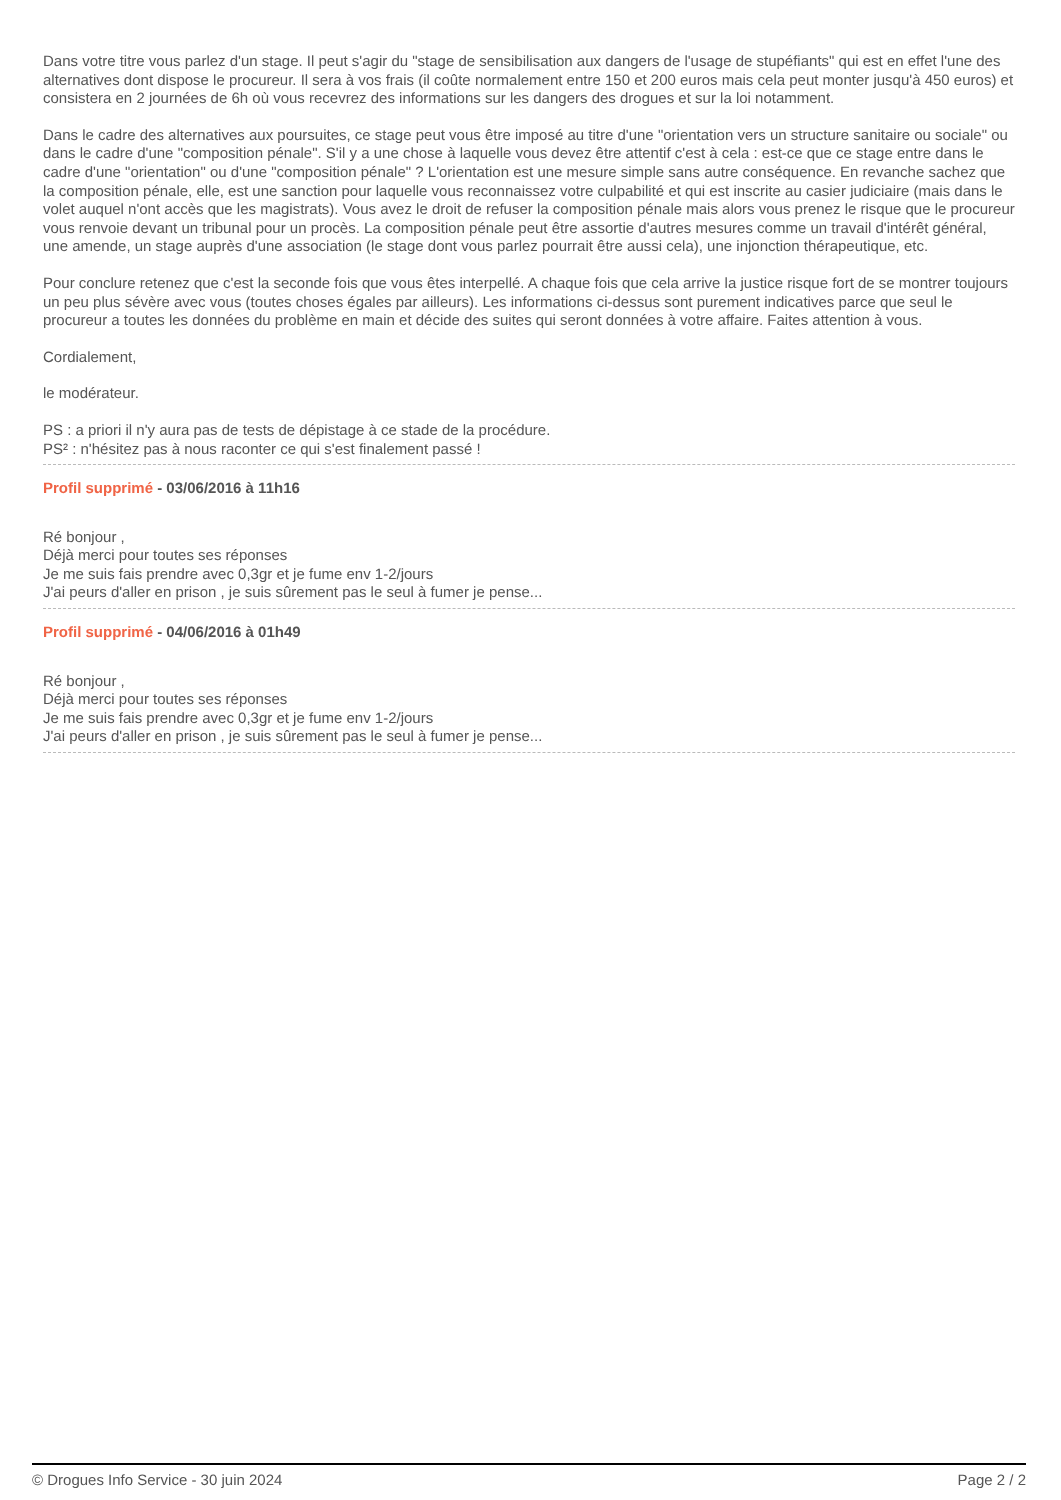Dans votre titre vous parlez d'un stage. Il peut s'agir du "stage de sensibilisation aux dangers de l'usage de stupéfiants" qui est en effet l'une des alternatives dont dispose le procureur. Il sera à vos frais (il coûte normalement entre 150 et 200 euros mais cela peut monter jusqu'à 450 euros) et consistera en 2 journées de 6h où vous recevrez des informations sur les dangers des drogues et sur la loi notamment.
Dans le cadre des alternatives aux poursuites, ce stage peut vous être imposé au titre d'une "orientation vers un structure sanitaire ou sociale" ou dans le cadre d'une "composition pénale". S'il y a une chose à laquelle vous devez être attentif c'est à cela : est-ce que ce stage entre dans le cadre d'une "orientation" ou d'une "composition pénale" ? L'orientation est une mesure simple sans autre conséquence. En revanche sachez que la composition pénale, elle, est une sanction pour laquelle vous reconnaissez votre culpabilité et qui est inscrite au casier judiciaire (mais dans le volet auquel n'ont accès que les magistrats). Vous avez le droit de refuser la composition pénale mais alors vous prenez le risque que le procureur vous renvoie devant un tribunal pour un procès. La composition pénale peut être assortie d'autres mesures comme un travail d'intérêt général, une amende, un stage auprès d'une association (le stage dont vous parlez pourrait être aussi cela), une injonction thérapeutique, etc.
Pour conclure retenez que c'est la seconde fois que vous êtes interpellé. A chaque fois que cela arrive la justice risque fort de se montrer toujours un peu plus sévère avec vous (toutes choses égales par ailleurs). Les informations ci-dessus sont purement indicatives parce que seul le procureur a toutes les données du problème en main et décide des suites qui seront données à votre affaire. Faites attention à vous.
Cordialement,
le modérateur.
PS : a priori il n'y aura pas de tests de dépistage à ce stade de la procédure.
PS² : n'hésitez pas à nous raconter ce qui s'est finalement passé !
Profil supprimé - 03/06/2016 à 11h16
Ré bonjour ,
Déjà merci pour toutes ses réponses
Je me suis fais prendre avec 0,3gr et je fume env 1-2/jours
J'ai peurs d'aller en prison , je suis sûrement pas le seul à fumer je pense...
Profil supprimé - 04/06/2016 à 01h49
Ré bonjour ,
Déjà merci pour toutes ses réponses
Je me suis fais prendre avec 0,3gr et je fume env 1-2/jours
J'ai peurs d'aller en prison , je suis sûrement pas le seul à fumer je pense...
© Drogues Info Service - 30 juin 2024 Page 2 / 2